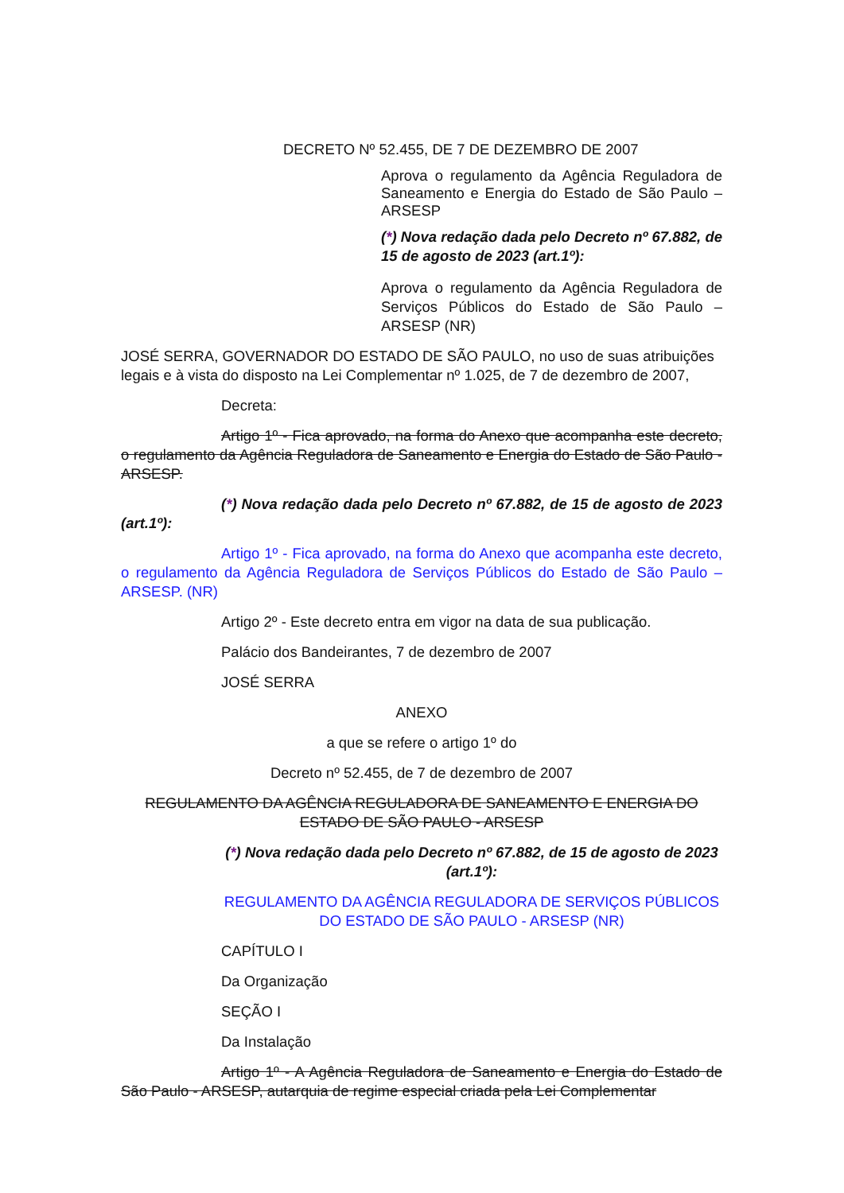DECRETO Nº 52.455, DE 7 DE DEZEMBRO DE 2007
Aprova o regulamento da Agência Reguladora de Saneamento e Energia do Estado de São Paulo – ARSESP
(*) Nova redação dada pelo Decreto nº 67.882, de 15 de agosto de 2023 (art.1º):
Aprova o regulamento da Agência Reguladora de Serviços Públicos do Estado de São Paulo – ARSESP (NR)
JOSÉ SERRA, GOVERNADOR DO ESTADO DE SÃO PAULO, no uso de suas atribuições legais e à vista do disposto na Lei Complementar nº 1.025, de 7 de dezembro de 2007,
Decreta:
Artigo 1º - Fica aprovado, na forma do Anexo que acompanha este decreto, o regulamento da Agência Reguladora de Saneamento e Energia do Estado de São Paulo - ARSESP.
(*) Nova redação dada pelo Decreto nº 67.882, de 15 de agosto de 2023 (art.1º):
Artigo 1º - Fica aprovado, na forma do Anexo que acompanha este decreto, o regulamento da Agência Reguladora de Serviços Públicos do Estado de São Paulo – ARSESP. (NR)
Artigo 2º - Este decreto entra em vigor na data de sua publicação.
Palácio dos Bandeirantes, 7 de dezembro de 2007
JOSÉ SERRA
ANEXO
a que se refere o artigo 1º do
Decreto nº 52.455, de 7 de dezembro de 2007
REGULAMENTO DA AGÊNCIA REGULADORA DE SANEAMENTO E ENERGIA DO ESTADO DE SÃO PAULO - ARSESP
(*) Nova redação dada pelo Decreto nº 67.882, de 15 de agosto de 2023 (art.1º):
REGULAMENTO DA AGÊNCIA REGULADORA DE SERVIÇOS PÚBLICOS DO ESTADO DE SÃO PAULO - ARSESP (NR)
CAPÍTULO I
Da Organização
SEÇÃO I
Da Instalação
Artigo 1º - A Agência Reguladora de Saneamento e Energia do Estado de São Paulo - ARSESP, autarquia de regime especial criada pela Lei Complementar